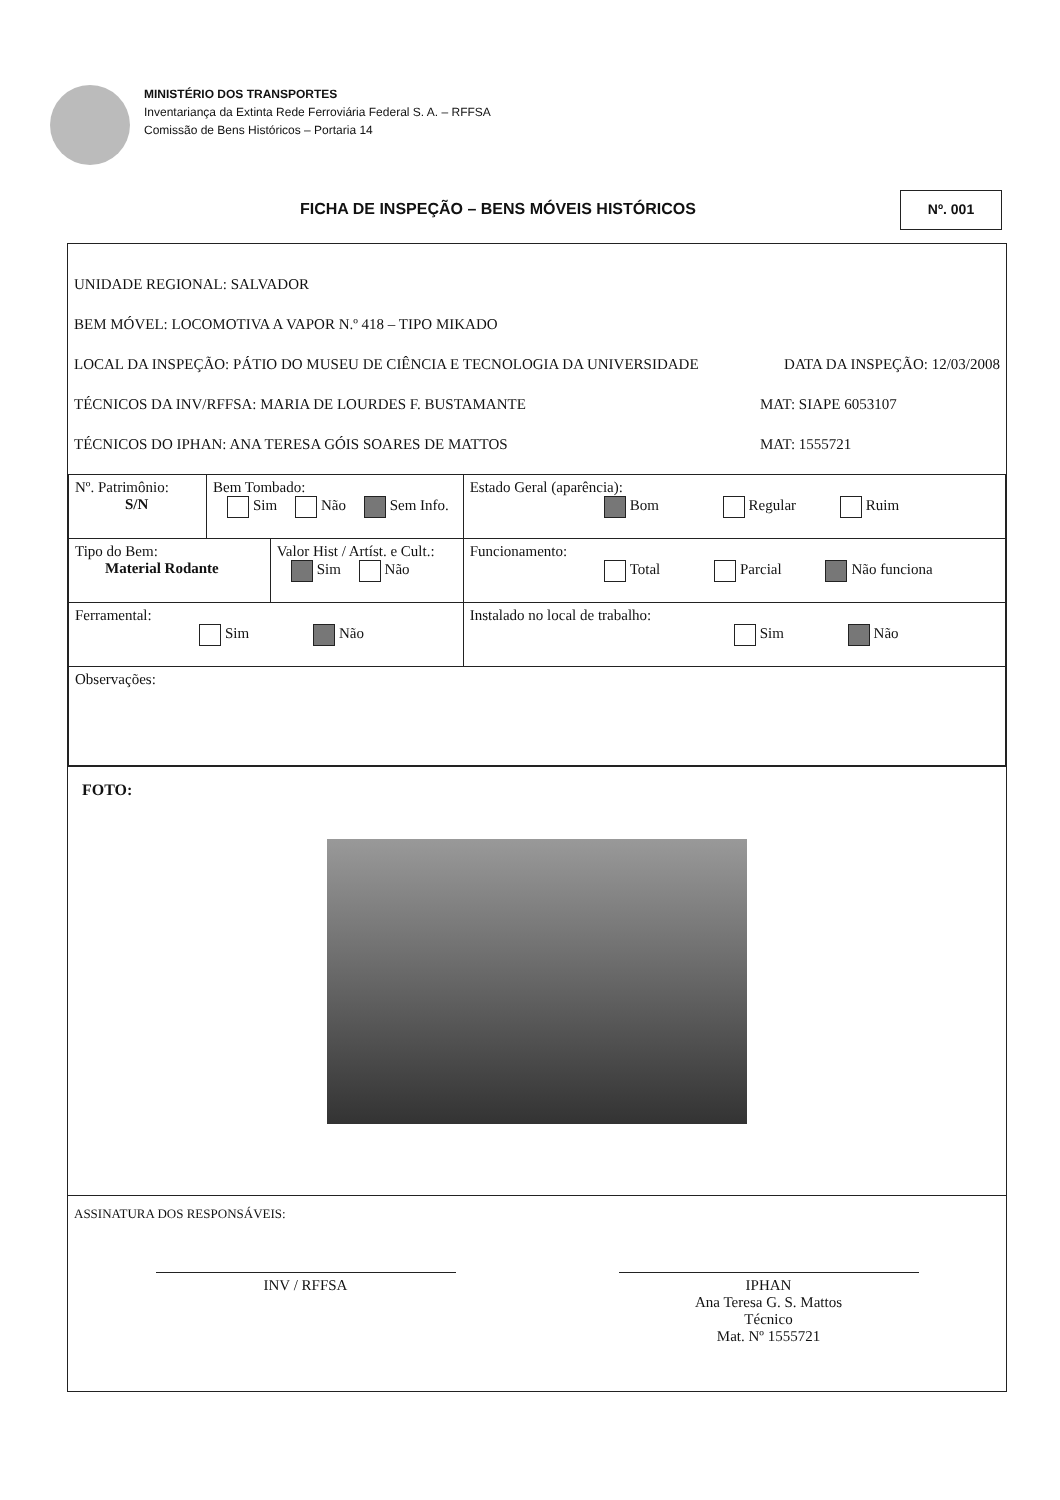MINISTÉRIO DOS TRANSPORTES
Inventariança da Extinta Rede Ferroviária Federal S. A. – RFFSA
Comissão de Bens Históricos – Portaria 14
FICHA DE INSPEÇÃO – BENS MÓVEIS HISTÓRICOS
Nº. 001
UNIDADE REGIONAL: SALVADOR
BEM MÓVEL: LOCOMOTIVA A VAPOR N.º 418 – TIPO MIKADO
LOCAL DA INSPEÇÃO: PÁTIO DO MUSEU DE CIÊNCIA E TECNOLOGIA DA UNIVERSIDADE DATA DA INSPEÇÃO: 12/03/2008
TÉCNICOS DA INV/RFFSA: MARIA DE LOURDES F. BUSTAMANTE MAT: SIAPE 6053107
TÉCNICOS DO IPHAN: ANA TERESA GÓIS SOARES DE MATTOS MAT: 1555721
| Nº. Patrimônio: S/N | Bem Tombado: Sim Não Sem Info. | | Estado Geral (aparência): Bom Regular Ruim |
| Tipo do Bem: Material Rodante | | Valor Hist / Artíst. e Cult.: Sim Não | Funcionamento: Total Parcial Não funciona |
| Ferramental: Sim Não | | | Instalado no local de trabalho: Sim Não |
| Observações: | | | |
FOTO:
ASSINATURA DOS RESPONSÁVEIS:
INV / RFFSA IPHAN
Ana Teresa G. S. Mattos
Técnico
Mat. Nº 1555721